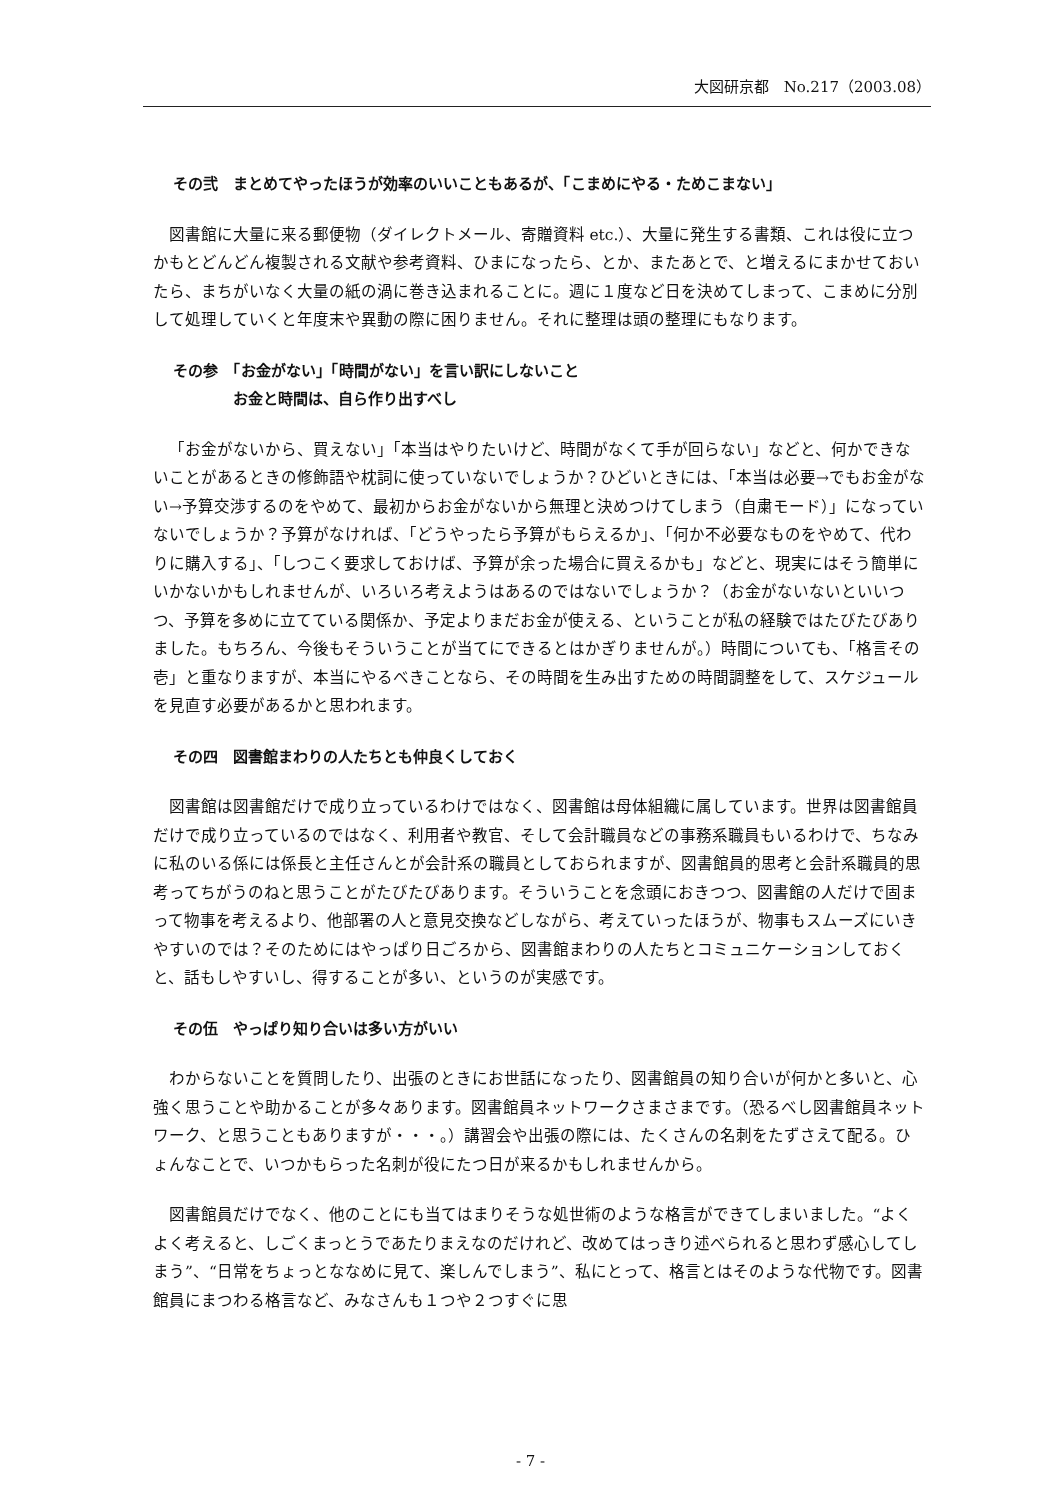大図研京都　No.217（2003.08）
その弐　まとめてやったほうが効率のいいこともあるが、「こまめにやる・ためこまない」
図書館に大量に来る郵便物（ダイレクトメール、寄贈資料 etc.）、大量に発生する書類、これは役に立つかもとどんどん複製される文献や参考資料、ひまになったら、とか、またあとで、と増えるにまかせておいたら、まちがいなく大量の紙の渦に巻き込まれることに。週に１度など日を決めてしまって、こまめに分別して処理していくと年度末や異動の際に困りません。それに整理は頭の整理にもなります。
その参　「お金がない」「時間がない」を言い訳にしないこと
　　　　お金と時間は、自ら作り出すべし
「お金がないから、買えない」「本当はやりたいけど、時間がなくて手が回らない」などと、何かできないことがあるときの修飾語や枕詞に使っていないでしょうか？ひどいときには、「本当は必要→でもお金がない→予算交渉するのをやめて、最初からお金がないから無理と決めつけてしまう（自粛モード）」になっていないでしょうか？予算がなければ、「どうやったら予算がもらえるか」、「何か不必要なものをやめて、代わりに購入する」、「しつこく要求しておけば、予算が余った場合に買えるかも」などと、現実にはそう簡単にいかないかもしれませんが、いろいろ考えようはあるのではないでしょうか？（お金がないないといいつつ、予算を多めに立てている関係か、予定よりまだお金が使える、ということが私の経験ではたびたびありました。もちろん、今後もそういうことが当てにできるとはかぎりませんが。）時間についても、「格言その壱」と重なりますが、本当にやるべきことなら、その時間を生み出すための時間調整をして、スケジュールを見直す必要があるかと思われます。
その四　図書館まわりの人たちとも仲良くしておく
図書館は図書館だけで成り立っているわけではなく、図書館は母体組織に属しています。世界は図書館員だけで成り立っているのではなく、利用者や教官、そして会計職員などの事務系職員もいるわけで、ちなみに私のいる係には係長と主任さんとが会計系の職員としておられますが、図書館員的思考と会計系職員的思考ってちがうのねと思うことがたびたびあります。そういうことを念頭におきつつ、図書館の人だけで固まって物事を考えるより、他部署の人と意見交換などしながら、考えていったほうが、物事もスムーズにいきやすいのでは？そのためにはやっぱり日ごろから、図書館まわりの人たちとコミュニケーションしておくと、話もしやすいし、得することが多い、というのが実感です。
その伍　やっぱり知り合いは多い方がいい
わからないことを質問したり、出張のときにお世話になったり、図書館員の知り合いが何かと多いと、心強く思うことや助かることが多々あります。図書館員ネットワークさまさまです。（恐るべし図書館員ネットワーク、と思うこともありますが・・・。）講習会や出張の際には、たくさんの名刺をたずさえて配る。ひょんなことで、いつかもらった名刺が役にたつ日が来るかもしれませんから。
図書館員だけでなく、他のことにも当てはまりそうな処世術のような格言ができてしまいました。“よくよく考えると、しごくまっとうであたりまえなのだけれど、改めてはっきり述べられると思わず感心してしまう”、“日常をちょっとななめに見て、楽しんでしまう”、私にとって、格言とはそのような代物です。図書館員にまつわる格言など、みなさんも１つや２つすぐに思
- 7 -